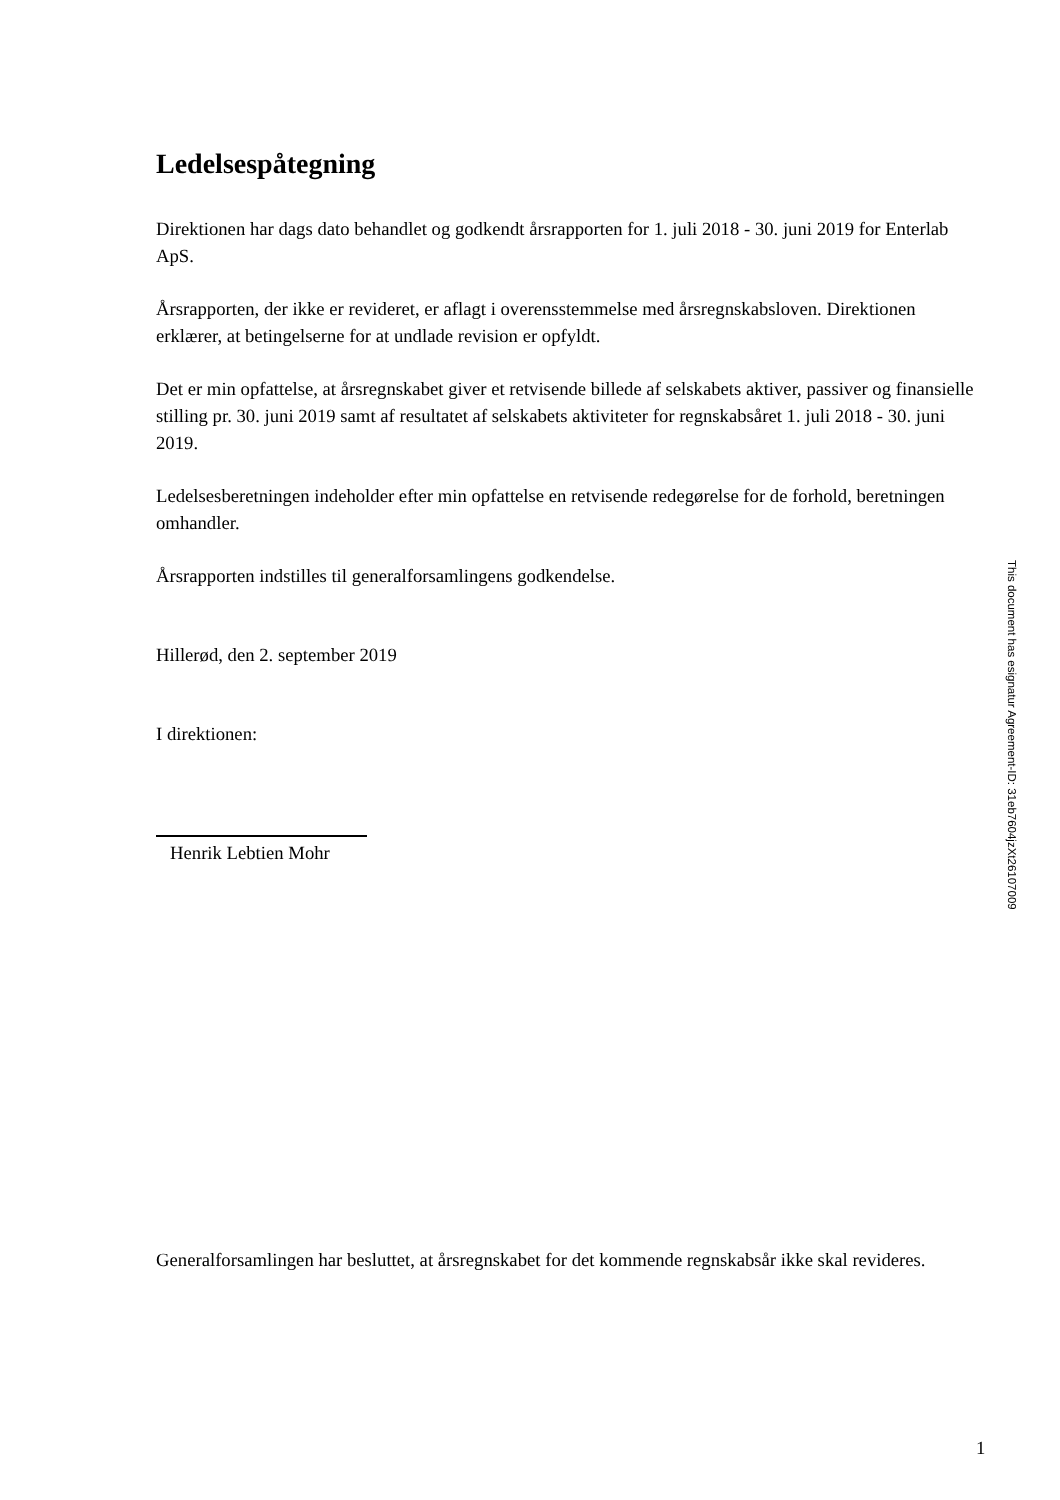Ledelsespåtegning
Direktionen har dags dato behandlet og godkendt årsrapporten for 1. juli 2018 - 30. juni 2019 for Enterlab ApS.
Årsrapporten, der ikke er revideret, er aflagt i overensstemmelse med årsregnskabsloven. Direktionen erklærer, at betingelserne for at undlade revision er opfyldt.
Det er min opfattelse, at årsregnskabet giver et retvisende billede af selskabets aktiver, passiver og finansielle stilling pr. 30. juni 2019 samt af resultatet af selskabets aktiviteter for regnskabsåret 1. juli 2018 - 30. juni 2019.
Ledelsesberetningen indeholder efter min opfattelse en retvisende redegørelse for de forhold, beretningen omhandler.
Årsrapporten indstilles til generalforsamlingens godkendelse.
Hillerød, den 2. september 2019
I direktionen:
Henrik Lebtien Mohr
Generalforsamlingen har besluttet, at årsregnskabet for det kommende regnskabsår ikke skal revideres.
This document has esignatur Agreement-ID: 31eb7604jzXt26107009
1